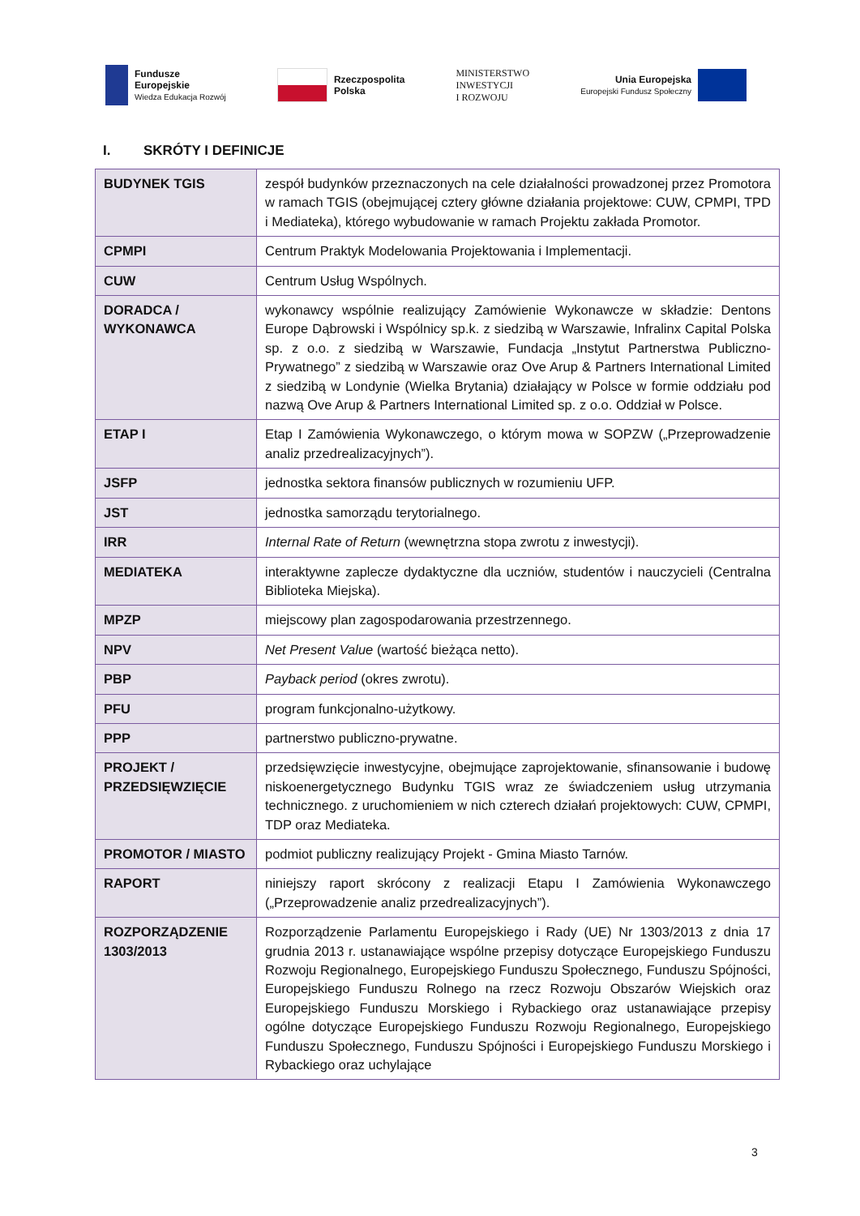Fundusze
Europejskie
Wiedza Edukacja Rozwój
Rzeczpospolita
Polska
MINISTERSTWO
INWESTYCJI
I ROZWOJU
Unia Europejska
Europejski Fundusz Społeczny
I. SKRÓTY I DEFINICJE
| BUDYNEK TGIS | zespół budynków przeznaczonych na cele działalności prowadzonej przez Promotora w ramach TGIS (obejmującej cztery główne działania projektowe: CUW, CPMPI, TPD i Mediateka), którego wybudowanie w ramach Projektu zakłada Promotor. |
| CPMPI | Centrum Praktyk Modelowania Projektowania i Implementacji. |
| CUW | Centrum Usług Wspólnych. |
| DORADCA / WYKONAWCA | wykonawcy wspólnie realizujący Zamówienie Wykonawcze w składzie: Dentons Europe Dąbrowski i Wspólnicy sp.k. z siedzibą w Warszawie, Infralinx Capital Polska sp. z o.o. z siedzibą w Warszawie, Fundacja „Instytut Partnerstwa Publiczno-Prywatnego” z siedzibą w Warszawie oraz Ove Arup & Partners International Limited z siedzibą w Londynie (Wielka Brytania) działający w Polsce w formie oddziału pod nazwą Ove Arup & Partners International Limited sp. z o.o. Oddział w Polsce. |
| ETAP I | Etap I Zamówienia Wykonawczego, o którym mowa w SOPZW („Przeprowadzenie analiz przedrealizacyjnych”). |
| JSFP | jednostka sektora finansów publicznych w rozumieniu UFP. |
| JST | jednostka samorządu terytorialnego. |
| IRR | Internal Rate of Return (wewnętrzna stopa zwrotu z inwestycji). |
| MEDIATEKA | interaktywne zaplecze dydaktyczne dla uczniów, studentów i nauczycieli (Centralna Biblioteka Miejska). |
| MPZP | miejscowy plan zagospodarowania przestrzennego. |
| NPV | Net Present Value (wartość bieżąca netto). |
| PBP | Payback period (okres zwrotu). |
| PFU | program funkcjonalno-użytkowy. |
| PPP | partnerstwo publiczno-prywatne. |
| PROJEKT / PRZEDSIĘWZIĘCIE | przedsięwzięcie inwestycyjne, obejmujące zaprojektowanie, sfinansowanie i budowę niskoenergetycznego Budynku TGIS wraz ze świadczeniem usług utrzymania technicznego. z uruchomieniem w nich czterech działań projektowych: CUW, CPMPI, TDP oraz Mediateka. |
| PROMOTOR / MIASTO | podmiot publiczny realizujący Projekt - Gmina Miasto Tarnów. |
| RAPORT | niniejszy raport skrócony z realizacji Etapu I Zamówienia Wykonawczego („Przeprowadzenie analiz przedrealizacyjnych”). |
| ROZPORZĄDZENIE 1303/2013 | Rozporządzenie Parlamentu Europejskiego i Rady (UE) Nr 1303/2013 z dnia 17 grudnia 2013 r. ustanawiające wspólne przepisy dotyczące Europejskiego Funduszu Rozwoju Regionalnego, Europejskiego Funduszu Społecznego, Funduszu Spójności, Europejskiego Funduszu Rolnego na rzecz Rozwoju Obszarów Wiejskich oraz Europejskiego Funduszu Morskiego i Rybackiego oraz ustanawiające przepisy ogólne dotyczące Europejskiego Funduszu Rozwoju Regionalnego, Europejskiego Funduszu Społecznego, Funduszu Spójności i Europejskiego Funduszu Morskiego i Rybackiego oraz uchylające |
3